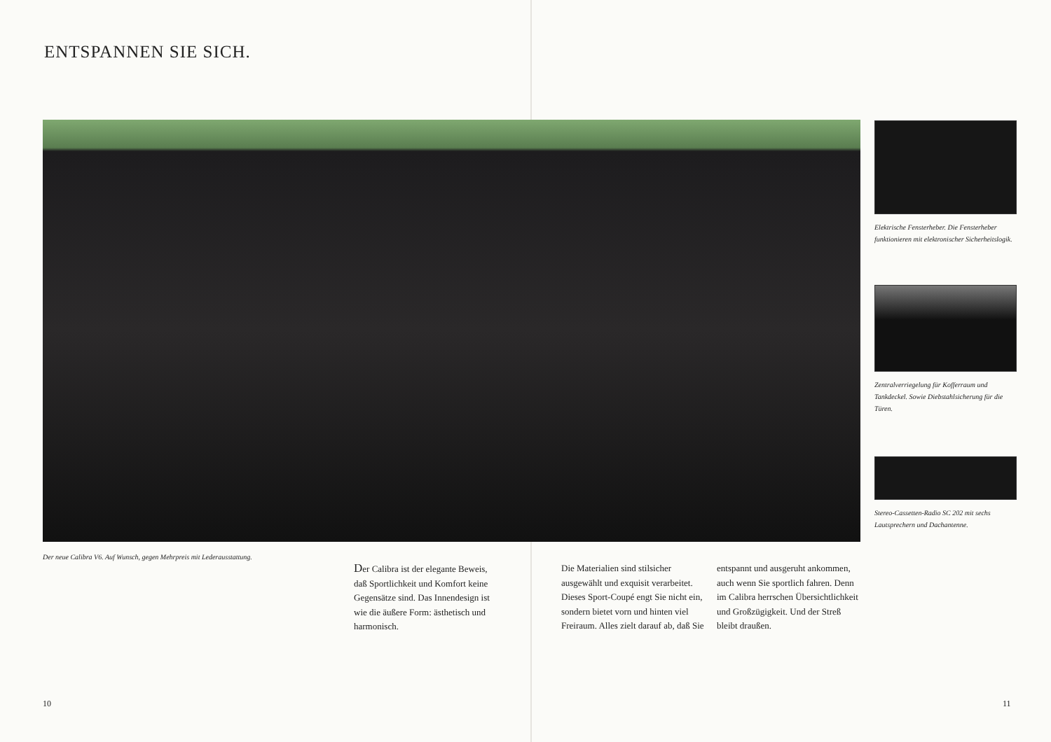ENTSPANNEN SIE SICH.
Der neue Calibra V6. Auf Wunsch, gegen Mehrpreis mit Lederausstattung.
Der Calibra ist der elegante Beweis, daß Sportlichkeit und Komfort keine Gegensätze sind. Das Innendesign ist wie die äußere Form: ästhetisch und harmonisch.
Die Materialien sind stilsicher ausgewählt und exquisit verarbeitet. Dieses Sport-Coupé engt Sie nicht ein, sondern bietet vorn und hinten viel Freiraum. Alles zielt darauf ab, daß Sie
entspannt und ausgeruht ankommen, auch wenn Sie sportlich fahren. Denn im Calibra herrschen Übersichtlichkeit und Großzügigkeit. Und der Streß bleibt draußen.
Elektrische Fensterheber. Die Fensterheber funktionieren mit elektronischer Sicherheitslogik.
Zentralverriegelung für Kofferraum und Tankdeckel. Sowie Diebstahlsicherung für die Türen.
Stereo-Cassetten-Radio SC 202 mit sechs Lautsprechern und Dachantenne.
10 11